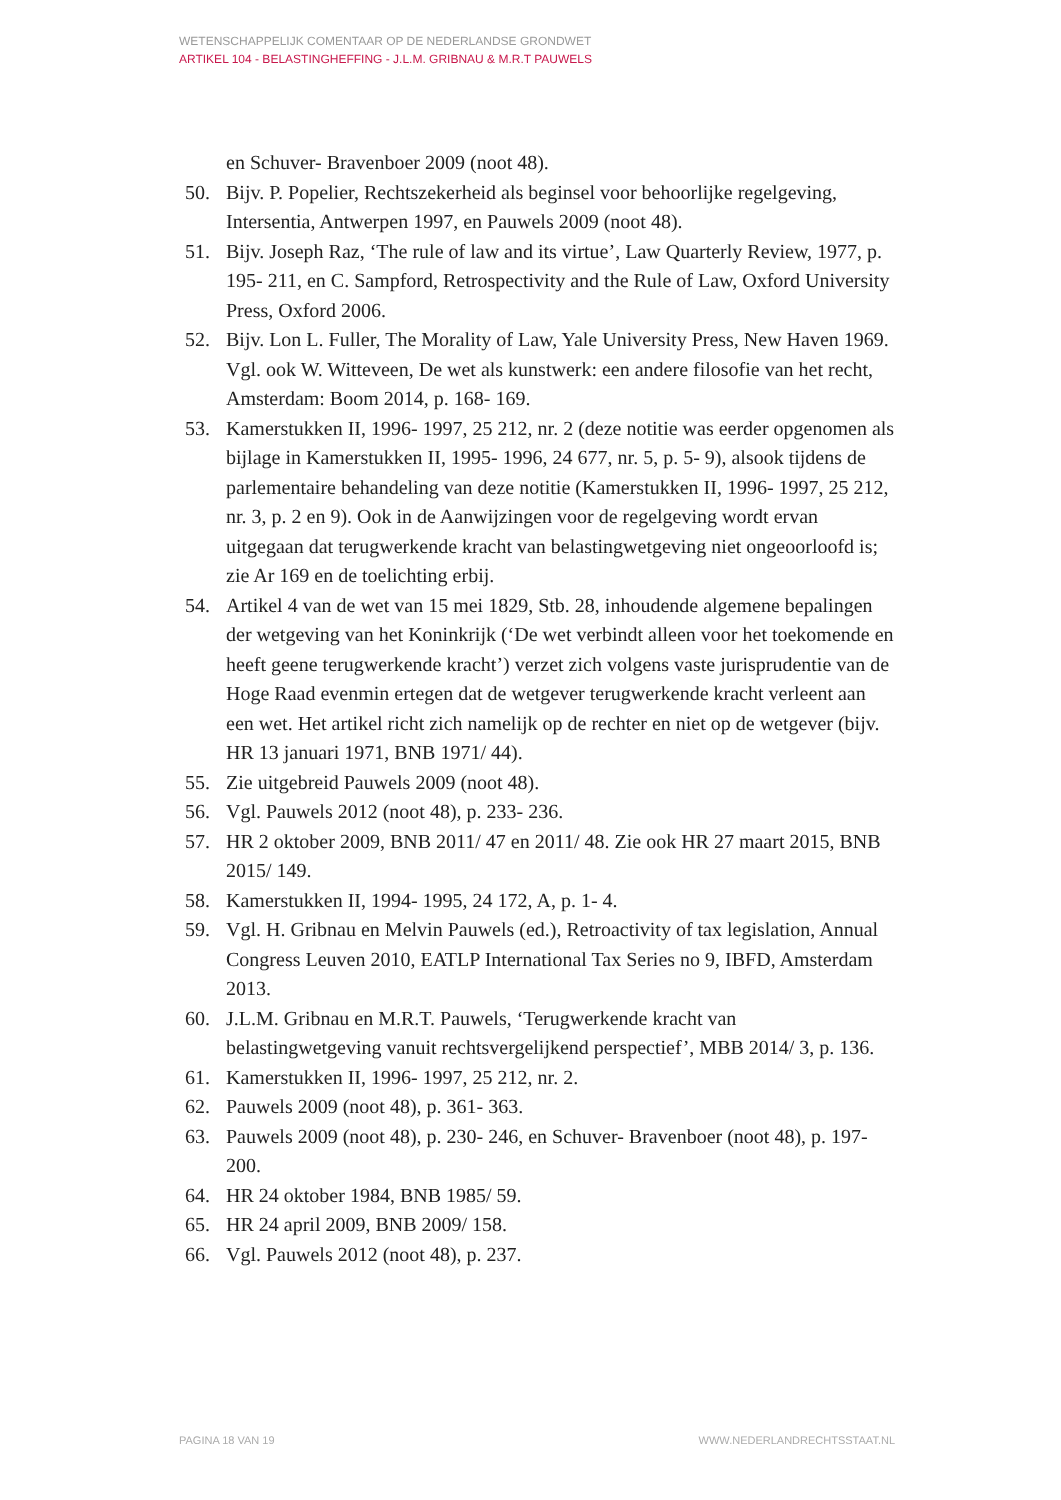WETENSCHAPPELIJK COMENTAAR OP DE NEDERLANDSE GRONDWET
ARTIKEL 104 - BELASTINGHEFFING - J.L.M. GRIBNAU & M.R.T PAUWELS
en Schuver- Bravenboer 2009 (noot 48).
50. Bijv. P. Popelier, Rechtszekerheid als beginsel voor behoorlijke regelgeving, Intersentia, Antwerpen 1997, en Pauwels 2009 (noot 48).
51. Bijv. Joseph Raz, ‘The rule of law and its virtue’, Law Quarterly Review, 1977, p. 195- 211, en C. Sampford, Retrospectivity and the Rule of Law, Oxford University Press, Oxford 2006.
52. Bijv. Lon L. Fuller, The Morality of Law, Yale University Press, New Haven 1969. Vgl. ook W. Witteveen, De wet als kunstwerk: een andere filosofie van het recht, Amsterdam: Boom 2014, p. 168- 169.
53. Kamerstukken II, 1996- 1997, 25 212, nr. 2 (deze notitie was eerder opgenomen als bijlage in Kamerstukken II, 1995- 1996, 24 677, nr. 5, p. 5- 9), alsook tijdens de parlementaire behandeling van deze notitie (Kamerstukken II, 1996- 1997, 25 212, nr. 3, p. 2 en 9). Ook in de Aanwijzingen voor de regelgeving wordt ervan uitgegaan dat terugwerkende kracht van belastingwetgeving niet ongeoorloofd is; zie Ar 169 en de toelichting erbij.
54. Artikel 4 van de wet van 15 mei 1829, Stb. 28, inhoudende algemene bepalingen der wetgeving van het Koninkrijk (‘De wet verbindt alleen voor het toekomende en heeft geene terugwerkende kracht’) verzet zich volgens vaste jurisprudentie van de Hoge Raad evenmin ertegen dat de wetgever terugwerkende kracht verleent aan een wet. Het artikel richt zich namelijk op de rechter en niet op de wetgever (bijv. HR 13 januari 1971, BNB 1971/ 44).
55. Zie uitgebreid Pauwels 2009 (noot 48).
56. Vgl. Pauwels 2012 (noot 48), p. 233- 236.
57. HR 2 oktober 2009, BNB 2011/ 47 en 2011/ 48. Zie ook HR 27 maart 2015, BNB 2015/ 149.
58. Kamerstukken II, 1994- 1995, 24 172, A, p. 1- 4.
59. Vgl. H. Gribnau en Melvin Pauwels (ed.), Retroactivity of tax legislation, Annual Congress Leuven 2010, EATLP International Tax Series no 9, IBFD, Amsterdam 2013.
60. J.L.M. Gribnau en M.R.T. Pauwels, ‘Terugwerkende kracht van belastingwetgeving vanuit rechtsvergelijkend perspectief’, MBB 2014/ 3, p. 136.
61. Kamerstukken II, 1996- 1997, 25 212, nr. 2.
62. Pauwels 2009 (noot 48), p. 361- 363.
63. Pauwels 2009 (noot 48), p. 230- 246, en Schuver- Bravenboer (noot 48), p. 197- 200.
64. HR 24 oktober 1984, BNB 1985/ 59.
65. HR 24 april 2009, BNB 2009/ 158.
66. Vgl. Pauwels 2012 (noot 48), p. 237.
PAGINA 18 VAN 19 WWW.NEDERLANDRECHTSSTAAT.NL